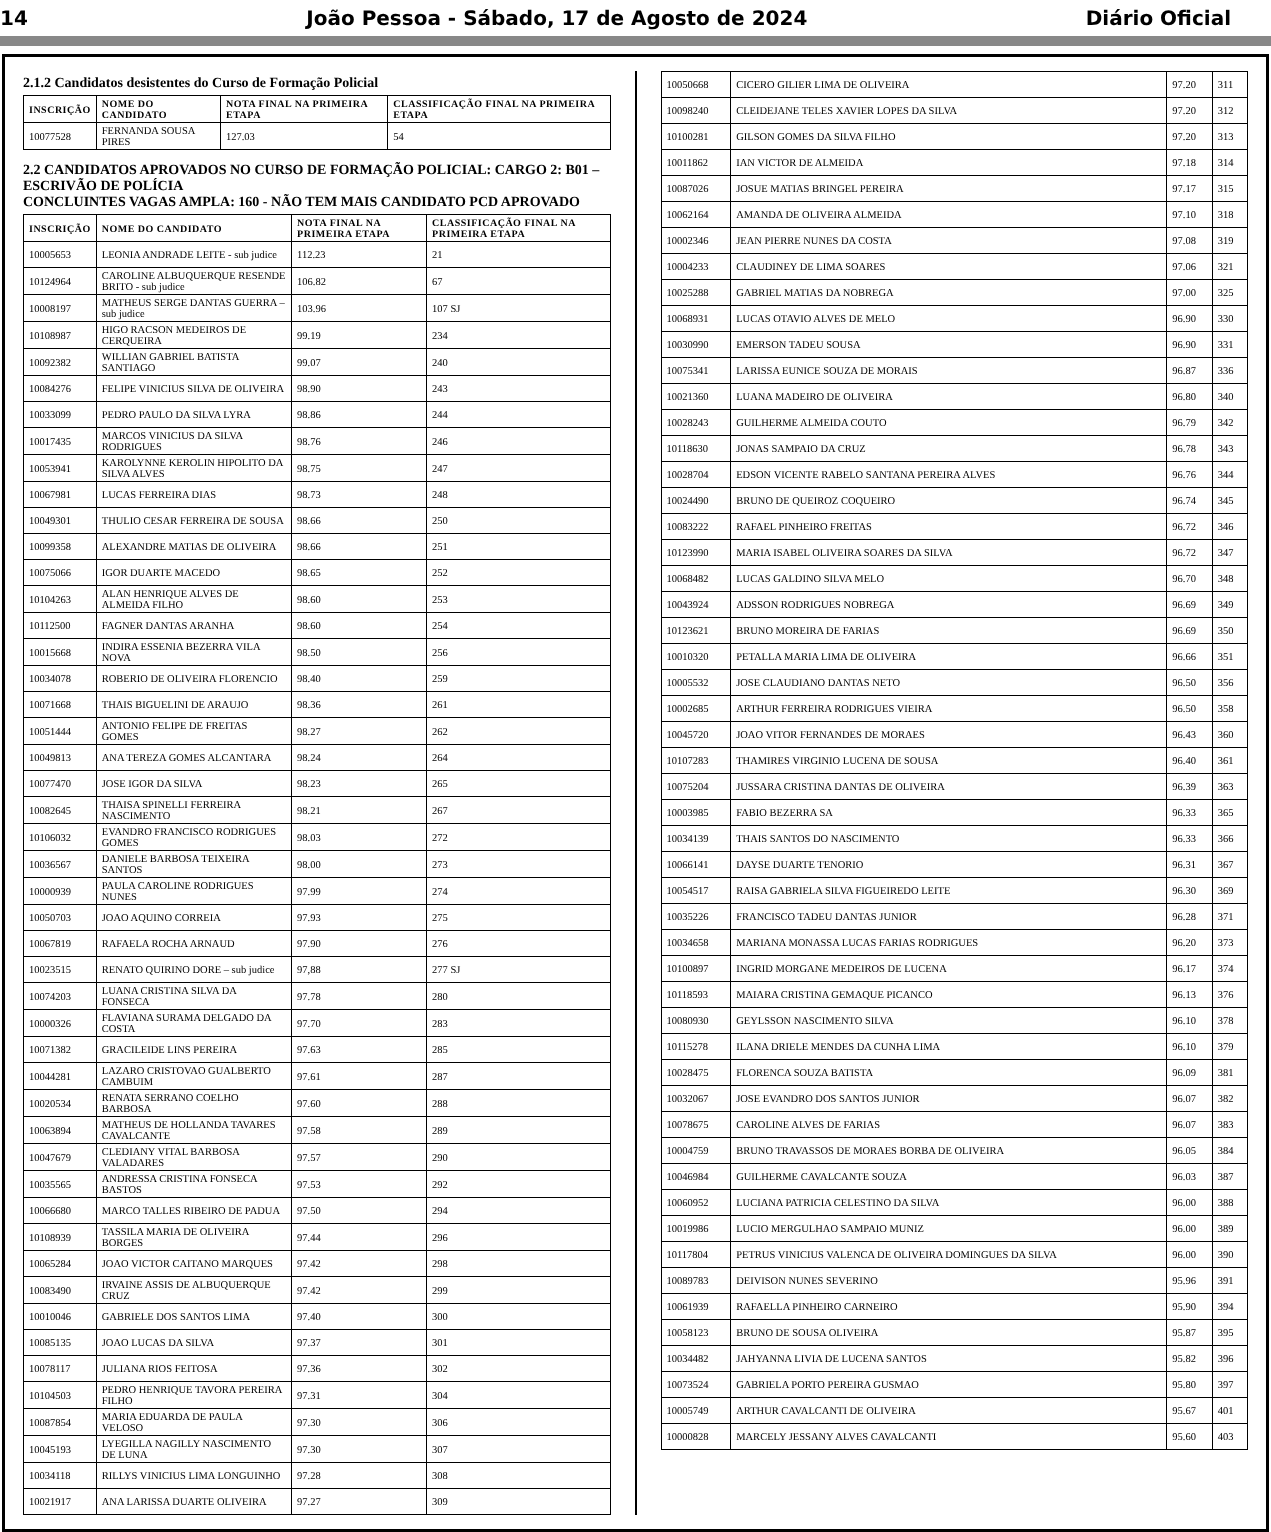14 João Pessoa - Sábado, 17 de Agosto de 2024 Diário Oficial
2.1.2 Candidatos desistentes do Curso de Formação Policial
| INSCRIÇÃO | NOME DO CANDIDATO | NOTA FINAL NA PRIMEIRA ETAPA | CLASSIFICAÇÃO FINAL NA PRIMEIRA ETAPA |
| --- | --- | --- | --- |
| 10077528 | FERNANDA SOUSA PIRES | 127.03 | 54 |
2.2 CANDIDATOS APROVADOS NO CURSO DE FORMAÇÃO POLICIAL: CARGO 2: B01 – ESCRIVÃO DE POLÍCIA
CONCLUINTES VAGAS AMPLA: 160 - NÃO TEM MAIS CANDIDATO PCD APROVADO
| INSCRIÇÃO | NOME DO CANDIDATO | NOTA FINAL NA PRIMEIRA ETAPA | CLASSIFICAÇÃO FINAL NA PRIMEIRA ETAPA |
| --- | --- | --- | --- |
| 10005653 | LEONIA ANDRADE LEITE - sub judice | 112.23 | 21 |
| 10124964 | CAROLINE ALBUQUERQUE RESENDE BRITO - sub judice | 106.82 | 67 |
| 10008197 | MATHEUS SERGE DANTAS GUERRA – sub judice | 103.96 | 107 SJ |
| 10108987 | HIGO RACSON MEDEIROS DE CERQUEIRA | 99.19 | 234 |
| 10092382 | WILLIAN GABRIEL BATISTA SANTIAGO | 99.07 | 240 |
| 10084276 | FELIPE VINICIUS SILVA DE OLIVEIRA | 98.90 | 243 |
| 10033099 | PEDRO PAULO DA SILVA LYRA | 98.86 | 244 |
| 10017435 | MARCOS VINICIUS DA SILVA RODRIGUES | 98.76 | 246 |
| 10053941 | KAROLYNNE KEROLIN HIPOLITO DA SILVA ALVES | 98.75 | 247 |
| 10067981 | LUCAS FERREIRA DIAS | 98.73 | 248 |
| 10049301 | THULIO CESAR FERREIRA DE SOUSA | 98.66 | 250 |
| 10099358 | ALEXANDRE MATIAS DE OLIVEIRA | 98.66 | 251 |
| 10075066 | IGOR DUARTE MACEDO | 98.65 | 252 |
| 10104263 | ALAN HENRIQUE ALVES DE ALMEIDA FILHO | 98.60 | 253 |
| 10112500 | FAGNER DANTAS ARANHA | 98.60 | 254 |
| 10015668 | INDIRA ESSENIA BEZERRA VILA NOVA | 98.50 | 256 |
| 10034078 | ROBERIO DE OLIVEIRA FLORENCIO | 98.40 | 259 |
| 10071668 | THAIS BIGUELINI DE ARAUJO | 98.36 | 261 |
| 10051444 | ANTONIO FELIPE DE FREITAS GOMES | 98.27 | 262 |
| 10049813 | ANA TEREZA GOMES ALCANTARA | 98.24 | 264 |
| 10077470 | JOSE IGOR DA SILVA | 98.23 | 265 |
| 10082645 | THAISA SPINELLI FERREIRA NASCIMENTO | 98.21 | 267 |
| 10106032 | EVANDRO FRANCISCO RODRIGUES GOMES | 98.03 | 272 |
| 10036567 | DANIELE BARBOSA TEIXEIRA SANTOS | 98.00 | 273 |
| 10000939 | PAULA CAROLINE RODRIGUES NUNES | 97.99 | 274 |
| 10050703 | JOAO AQUINO CORREIA | 97.93 | 275 |
| 10067819 | RAFAELA ROCHA ARNAUD | 97.90 | 276 |
| 10023515 | RENATO QUIRINO DORE – sub judice | 97,88 | 277 SJ |
| 10074203 | LUANA CRISTINA SILVA DA FONSECA | 97.78 | 280 |
| 10000326 | FLAVIANA SURAMA DELGADO DA COSTA | 97.70 | 283 |
| 10071382 | GRACILEIDE LINS PEREIRA | 97.63 | 285 |
| 10044281 | LAZARO CRISTOVAO GUALBERTO CAMBUIM | 97.61 | 287 |
| 10020534 | RENATA SERRANO COELHO BARBOSA | 97.60 | 288 |
| 10063894 | MATHEUS DE HOLLANDA TAVARES CAVALCANTE | 97.58 | 289 |
| 10047679 | CLEDIANY VITAL BARBOSA VALADARES | 97.57 | 290 |
| 10035565 | ANDRESSA CRISTINA FONSECA BASTOS | 97.53 | 292 |
| 10066680 | MARCO TALLES RIBEIRO DE PADUA | 97.50 | 294 |
| 10108939 | TASSILA MARIA DE OLIVEIRA BORGES | 97.44 | 296 |
| 10065284 | JOAO VICTOR CAITANO MARQUES | 97.42 | 298 |
| 10083490 | IRVAINE ASSIS DE ALBUQUERQUE CRUZ | 97.42 | 299 |
| 10010046 | GABRIELE DOS SANTOS LIMA | 97.40 | 300 |
| 10085135 | JOAO LUCAS DA SILVA | 97.37 | 301 |
| 10078117 | JULIANA RIOS FEITOSA | 97.36 | 302 |
| 10104503 | PEDRO HENRIQUE TAVORA PEREIRA FILHO | 97.31 | 304 |
| 10087854 | MARIA EDUARDA DE PAULA VELOSO | 97.30 | 306 |
| 10045193 | LYEGILLA NAGILLY NASCIMENTO DE LUNA | 97.30 | 307 |
| 10034118 | RILLYS VINICIUS LIMA LONGUINHO | 97.28 | 308 |
| 10021917 | ANA LARISSA DUARTE OLIVEIRA | 97.27 | 309 |
| 10050668 | CICERO GILIER LIMA DE OLIVEIRA | 97.20 | 311 |
| 10098240 | CLEIDEJANE TELES XAVIER LOPES DA SILVA | 97.20 | 312 |
| 10100281 | GILSON GOMES DA SILVA FILHO | 97.20 | 313 |
| 10011862 | IAN VICTOR DE ALMEIDA | 97.18 | 314 |
| 10087026 | JOSUE MATIAS BRINGEL PEREIRA | 97.17 | 315 |
| 10062164 | AMANDA DE OLIVEIRA ALMEIDA | 97.10 | 318 |
| 10002346 | JEAN PIERRE NUNES DA COSTA | 97.08 | 319 |
| 10004233 | CLAUDINEY DE LIMA SOARES | 97.06 | 321 |
| 10025288 | GABRIEL MATIAS DA NOBREGA | 97.00 | 325 |
| 10068931 | LUCAS OTAVIO ALVES DE MELO | 96.90 | 330 |
| 10030990 | EMERSON TADEU SOUSA | 96.90 | 331 |
| 10075341 | LARISSA EUNICE SOUZA DE MORAIS | 96.87 | 336 |
| 10021360 | LUANA MADEIRO DE OLIVEIRA | 96.80 | 340 |
| 10028243 | GUILHERME ALMEIDA COUTO | 96.79 | 342 |
| 10118630 | JONAS SAMPAIO DA CRUZ | 96.78 | 343 |
| 10028704 | EDSON VICENTE RABELO SANTANA PEREIRA ALVES | 96.76 | 344 |
| 10024490 | BRUNO DE QUEIROZ COQUEIRO | 96.74 | 345 |
| 10083222 | RAFAEL PINHEIRO FREITAS | 96.72 | 346 |
| 10123990 | MARIA ISABEL OLIVEIRA SOARES DA SILVA | 96.72 | 347 |
| 10068482 | LUCAS GALDINO SILVA MELO | 96.70 | 348 |
| 10043924 | ADSSON RODRIGUES NOBREGA | 96.69 | 349 |
| 10123621 | BRUNO MOREIRA DE FARIAS | 96.69 | 350 |
| 10010320 | PETALLA MARIA LIMA DE OLIVEIRA | 96.66 | 351 |
| 10005532 | JOSE CLAUDIANO DANTAS NETO | 96.50 | 356 |
| 10002685 | ARTHUR FERREIRA RODRIGUES VIEIRA | 96.50 | 358 |
| 10045720 | JOAO VITOR FERNANDES DE MORAES | 96.43 | 360 |
| 10107283 | THAMIRES VIRGINIO LUCENA DE SOUSA | 96.40 | 361 |
| 10075204 | JUSSARA CRISTINA DANTAS DE OLIVEIRA | 96.39 | 363 |
| 10003985 | FABIO BEZERRA SA | 96.33 | 365 |
| 10034139 | THAIS SANTOS DO NASCIMENTO | 96.33 | 366 |
| 10066141 | DAYSE DUARTE TENORIO | 96.31 | 367 |
| 10054517 | RAISA GABRIELA SILVA FIGUEIREDO LEITE | 96.30 | 369 |
| 10035226 | FRANCISCO TADEU DANTAS JUNIOR | 96.28 | 371 |
| 10034658 | MARIANA MONASSA LUCAS FARIAS RODRIGUES | 96.20 | 373 |
| 10100897 | INGRID MORGANE MEDEIROS DE LUCENA | 96.17 | 374 |
| 10118593 | MAIARA CRISTINA GEMAQUE PICANCO | 96.13 | 376 |
| 10080930 | GEYLSSON NASCIMENTO SILVA | 96.10 | 378 |
| 10115278 | ILANA DRIELE MENDES DA CUNHA LIMA | 96.10 | 379 |
| 10028475 | FLORENCA SOUZA BATISTA | 96.09 | 381 |
| 10032067 | JOSE EVANDRO DOS SANTOS JUNIOR | 96.07 | 382 |
| 10078675 | CAROLINE ALVES DE FARIAS | 96.07 | 383 |
| 10004759 | BRUNO TRAVASSOS DE MORAES BORBA DE OLIVEIRA | 96.05 | 384 |
| 10046984 | GUILHERME CAVALCANTE SOUZA | 96.03 | 387 |
| 10060952 | LUCIANA PATRICIA CELESTINO DA SILVA | 96.00 | 388 |
| 10019986 | LUCIO MERGULHAO SAMPAIO MUNIZ | 96.00 | 389 |
| 10117804 | PETRUS VINICIUS VALENCA DE OLIVEIRA DOMINGUES DA SILVA | 96.00 | 390 |
| 10089783 | DEIVISON NUNES SEVERINO | 95.96 | 391 |
| 10061939 | RAFAELLA PINHEIRO CARNEIRO | 95.90 | 394 |
| 10058123 | BRUNO DE SOUSA OLIVEIRA | 95.87 | 395 |
| 10034482 | JAHYANNA LIVIA DE LUCENA SANTOS | 95.82 | 396 |
| 10073524 | GABRIELA PORTO PEREIRA GUSMAO | 95.80 | 397 |
| 10005749 | ARTHUR CAVALCANTI DE OLIVEIRA | 95.67 | 401 |
| 10000828 | MARCELY JESSANY ALVES CAVALCANTI | 95.60 | 403 |